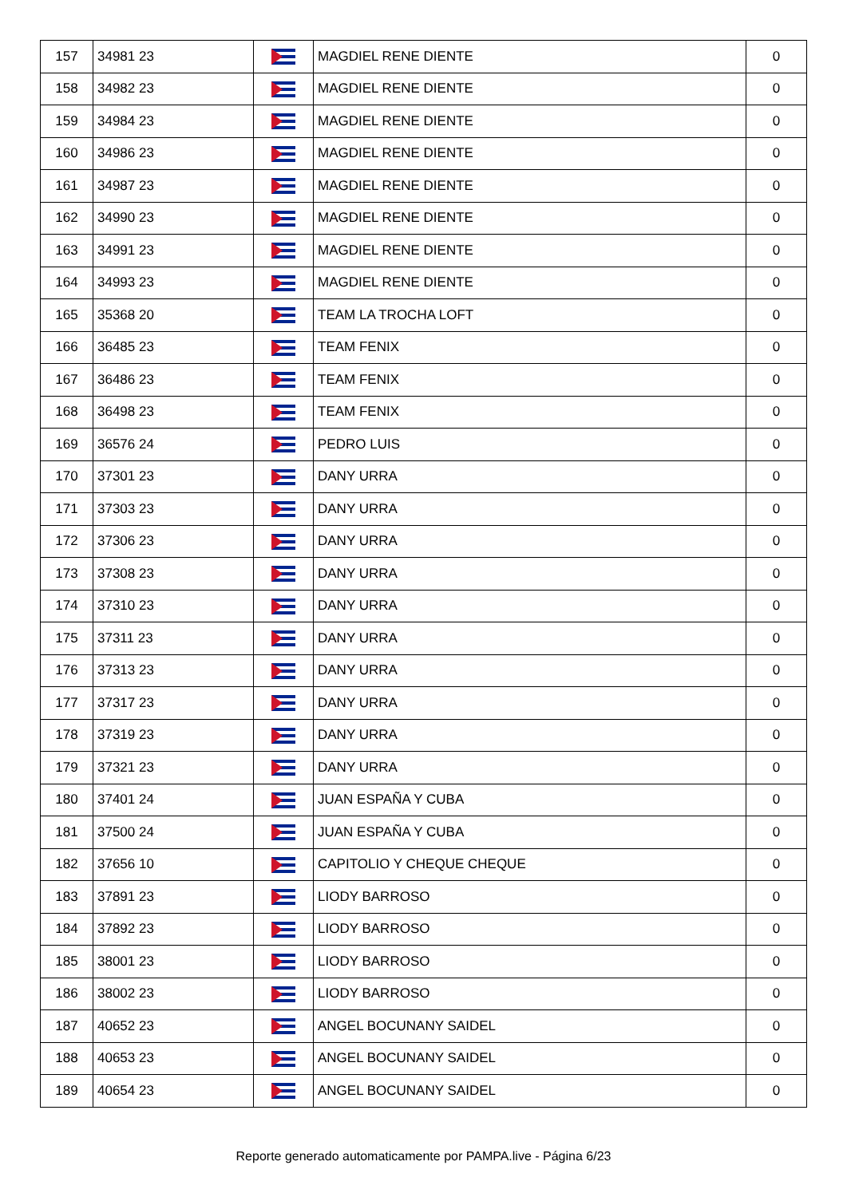| 157 | 34981 23 | | MAGDIEL RENE DIENTE | 0 |
| 158 | 34982 23 | | MAGDIEL RENE DIENTE | 0 |
| 159 | 34984 23 | | MAGDIEL RENE DIENTE | 0 |
| 160 | 34986 23 | | MAGDIEL RENE DIENTE | 0 |
| 161 | 34987 23 | | MAGDIEL RENE DIENTE | 0 |
| 162 | 34990 23 | | MAGDIEL RENE DIENTE | 0 |
| 163 | 34991 23 | | MAGDIEL RENE DIENTE | 0 |
| 164 | 34993 23 | | MAGDIEL RENE DIENTE | 0 |
| 165 | 35368 20 | | TEAM LA TROCHA LOFT | 0 |
| 166 | 36485 23 | | TEAM FENIX | 0 |
| 167 | 36486 23 | | TEAM FENIX | 0 |
| 168 | 36498 23 | | TEAM FENIX | 0 |
| 169 | 36576 24 | | PEDRO LUIS | 0 |
| 170 | 37301 23 | | DANY URRA | 0 |
| 171 | 37303 23 | | DANY URRA | 0 |
| 172 | 37306 23 | | DANY URRA | 0 |
| 173 | 37308 23 | | DANY URRA | 0 |
| 174 | 37310 23 | | DANY URRA | 0 |
| 175 | 37311 23 | | DANY URRA | 0 |
| 176 | 37313 23 | | DANY URRA | 0 |
| 177 | 37317 23 | | DANY URRA | 0 |
| 178 | 37319 23 | | DANY URRA | 0 |
| 179 | 37321 23 | | DANY URRA | 0 |
| 180 | 37401 24 | | JUAN ESPAÑA Y CUBA | 0 |
| 181 | 37500 24 | | JUAN ESPAÑA Y CUBA | 0 |
| 182 | 37656 10 | | CAPITOLIO Y CHEQUE CHEQUE | 0 |
| 183 | 37891 23 | | LIODY BARROSO | 0 |
| 184 | 37892 23 | | LIODY BARROSO | 0 |
| 185 | 38001 23 | | LIODY BARROSO | 0 |
| 186 | 38002 23 | | LIODY BARROSO | 0 |
| 187 | 40652 23 | | ANGEL BOCUNANY SAIDEL | 0 |
| 188 | 40653 23 | | ANGEL BOCUNANY SAIDEL | 0 |
| 189 | 40654 23 | | ANGEL BOCUNANY SAIDEL | 0 |
Reporte generado automaticamente por PAMPA.live - Página 6/23